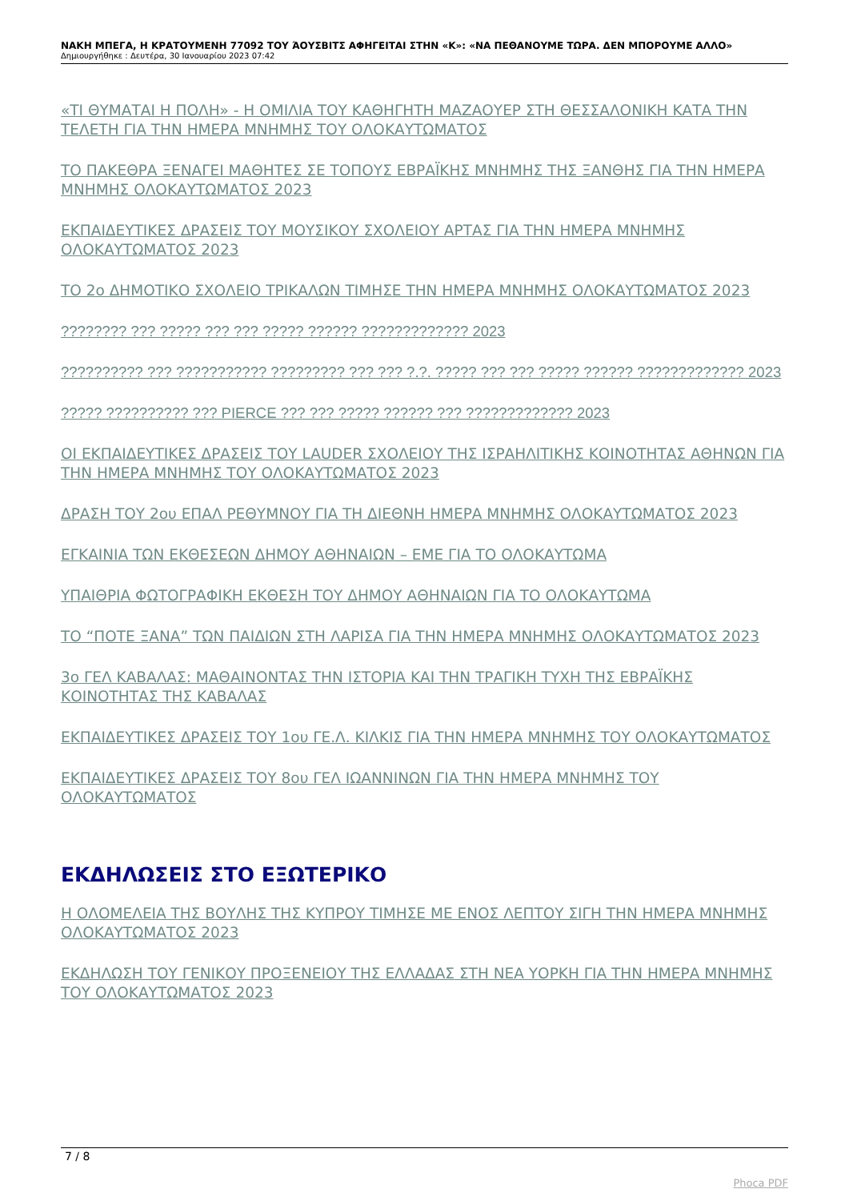ΝΑΚΗ ΜΠΕΓΑ, Η ΚΡΑΤΟΥΜΕΝΗ 77092 ΤΟΥ ΆΟΥΣΒΙΤΣ ΑΦΗΓΕΙΤΑΙ ΣΤΗΝ «Κ»: «ΝΑ ΠΕΘΑΝΟΥΜΕ ΤΩΡΑ. ΔΕΝ ΜΠΟΡΟΥΜΕ ΑΛΛΟ»
Δημιουργήθηκε : Δευτέρα, 30 Ιανουαρίου 2023 07:42
«ΤΙ ΘΥΜΑΤΑΙ Η ΠΟΛΗ» - Η ΟΜΙΛΙΑ ΤΟΥ ΚΑΘΗΓΗΤΗ ΜΑΖΑΟΥΕΡ ΣΤΗ ΘΕΣΣΑΛΟΝΙΚΗ ΚΑΤΑ ΤΗΝ ΤΕΛΕΤΗ ΓΙΑ ΤΗΝ ΗΜΕΡΑ ΜΝΗΜΗΣ ΤΟΥ ΟΛΟΚΑΥΤΩΜΑΤΟΣ
ΤΟ ΠΑΚΕΘΡΑ ΞΕΝΑΓΕΙ ΜΑΘΗΤΕΣ ΣΕ ΤΟΠΟΥΣ ΕΒΡΑΪΚΗΣ ΜΝΗΜΗΣ ΤΗΣ ΞΑΝΘΗΣ ΓΙΑ ΤΗΝ ΗΜΕΡΑ ΜΝΗΜΗΣ ΟΛΟΚΑΥΤΩΜΑΤΟΣ 2023
ΕΚΠΑΙΔΕΥΤΙΚΕΣ ΔΡΑΣΕΙΣ ΤΟΥ ΜΟΥΣΙΚΟΥ ΣΧΟΛΕΙΟΥ ΑΡΤΑΣ ΓΙΑ ΤΗΝ ΗΜΕΡΑ ΜΝΗΜΗΣ ΟΛΟΚΑΥΤΩΜΑΤΟΣ 2023
ΤΟ 2ο ΔΗΜΟΤΙΚΟ ΣΧΟΛΕΙΟ ΤΡΙΚΑΛΩΝ ΤΙΜΗΣΕ ΤΗΝ ΗΜΕΡΑ ΜΝΗΜΗΣ ΟΛΟΚΑΥΤΩΜΑΤΟΣ 2023
???????? ??? ????? ??? ??? ????? ?????? ????????????? 2023
?????????? ??? ??????????? ????????? ??? ??? ?.?. ????? ??? ??? ????? ?????? ????????????? 2023
????? ?????????? ??? PIERCE ??? ??? ????? ?????? ??? ????????????? 2023
ΟΙ ΕΚΠΑΙΔΕΥΤΙΚΕΣ ΔΡΑΣΕΙΣ ΤΟΥ LAUDER ΣΧΟΛΕΙΟΥ ΤΗΣ ΙΣΡΑΗΛΙΤΙΚΗΣ ΚΟΙΝΟΤΗΤΑΣ ΑΘΗΝΩΝ ΓΙΑ ΤΗΝ ΗΜΕΡΑ ΜΝΗΜΗΣ ΤΟΥ ΟΛΟΚΑΥΤΩΜΑΤΟΣ 2023
ΔΡΑΣΗ ΤΟΥ 2ου ΕΠΑΛ ΡΕΘΥΜΝΟΥ ΓΙΑ ΤΗ ΔΙΕΘΝΗ ΗΜΕΡΑ ΜΝΗΜΗΣ ΟΛΟΚΑΥΤΩΜΑΤΟΣ 2023
ΕΓΚΑΙΝΙΑ ΤΩΝ ΕΚΘΕΣΕΩΝ ΔΗΜΟΥ ΑΘΗΝΑΙΩΝ – ΕΜΕ ΓΙΑ ΤΟ ΟΛΟΚΑΥΤΩΜΑ
ΥΠΑΙΘΡΙΑ ΦΩΤΟΓΡΑΦΙΚΗ ΕΚΘΕΣΗ ΤΟΥ ΔΗΜΟΥ ΑΘΗΝΑΙΩΝ ΓΙΑ ΤΟ ΟΛΟΚΑΥΤΩΜΑ
ΤΟ “ΠΟΤΕ ΞΑΝΑ” ΤΩΝ ΠΑΙΔΙΩΝ ΣΤΗ ΛΑΡΙΣΑ ΓΙΑ ΤΗΝ ΗΜΕΡΑ ΜΝΗΜΗΣ ΟΛΟΚΑΥΤΩΜΑΤΟΣ 2023
3ο ΓΕΛ ΚΑΒΑΛΑΣ: ΜΑΘΑΙΝΟΝΤΑΣ ΤΗΝ ΙΣΤΟΡΙΑ ΚΑΙ ΤΗΝ ΤΡΑΓΙΚΗ ΤΥΧΗ ΤΗΣ ΕΒΡΑΪΚΗΣ ΚΟΙΝΟΤΗΤΑΣ ΤΗΣ ΚΑΒΑΛΑΣ
ΕΚΠΑΙΔΕΥΤΙΚΕΣ ΔΡΑΣΕΙΣ ΤΟΥ 1ου ΓΕ.Λ. ΚΙΛΚΙΣ ΓΙΑ ΤΗΝ ΗΜΕΡΑ ΜΝΗΜΗΣ ΤΟΥ ΟΛΟΚΑΥΤΩΜΑΤΟΣ
ΕΚΠΑΙΔΕΥΤΙΚΕΣ ΔΡΑΣΕΙΣ ΤΟΥ 8ου ΓΕΛ ΙΩΑΝΝΙΝΩΝ ΓΙΑ ΤΗΝ ΗΜΕΡΑ ΜΝΗΜΗΣ ΤΟΥ ΟΛΟΚΑΥΤΩΜΑΤΟΣ
ΕΚΔΗΛΩΣΕΙΣ ΣΤΟ ΕΞΩΤΕΡΙΚΟ
Η ΟΛΟΜΕΛΕΙΑ ΤΗΣ ΒΟΥΛΗΣ ΤΗΣ ΚΥΠΡΟΥ ΤΙΜΗΣΕ ΜΕ ΕΝΟΣ ΛΕΠΤΟΥ ΣΙΓΗ ΤΗΝ ΗΜΕΡΑ ΜΝΗΜΗΣ ΟΛΟΚΑΥΤΩΜΑΤΟΣ 2023
ΕΚΔΗΛΩΣΗ ΤΟΥ ΓΕΝΙΚΟΥ ΠΡΟΞΕΝΕΙΟΥ ΤΗΣ ΕΛΛΑΔΑΣ ΣΤΗ ΝΕΑ ΥΟΡΚΗ ΓΙΑ ΤΗΝ ΗΜΕΡΑ ΜΝΗΜΗΣ ΤΟΥ ΟΛΟΚΑΥΤΩΜΑΤΟΣ 2023
7 / 8
Phoca PDF